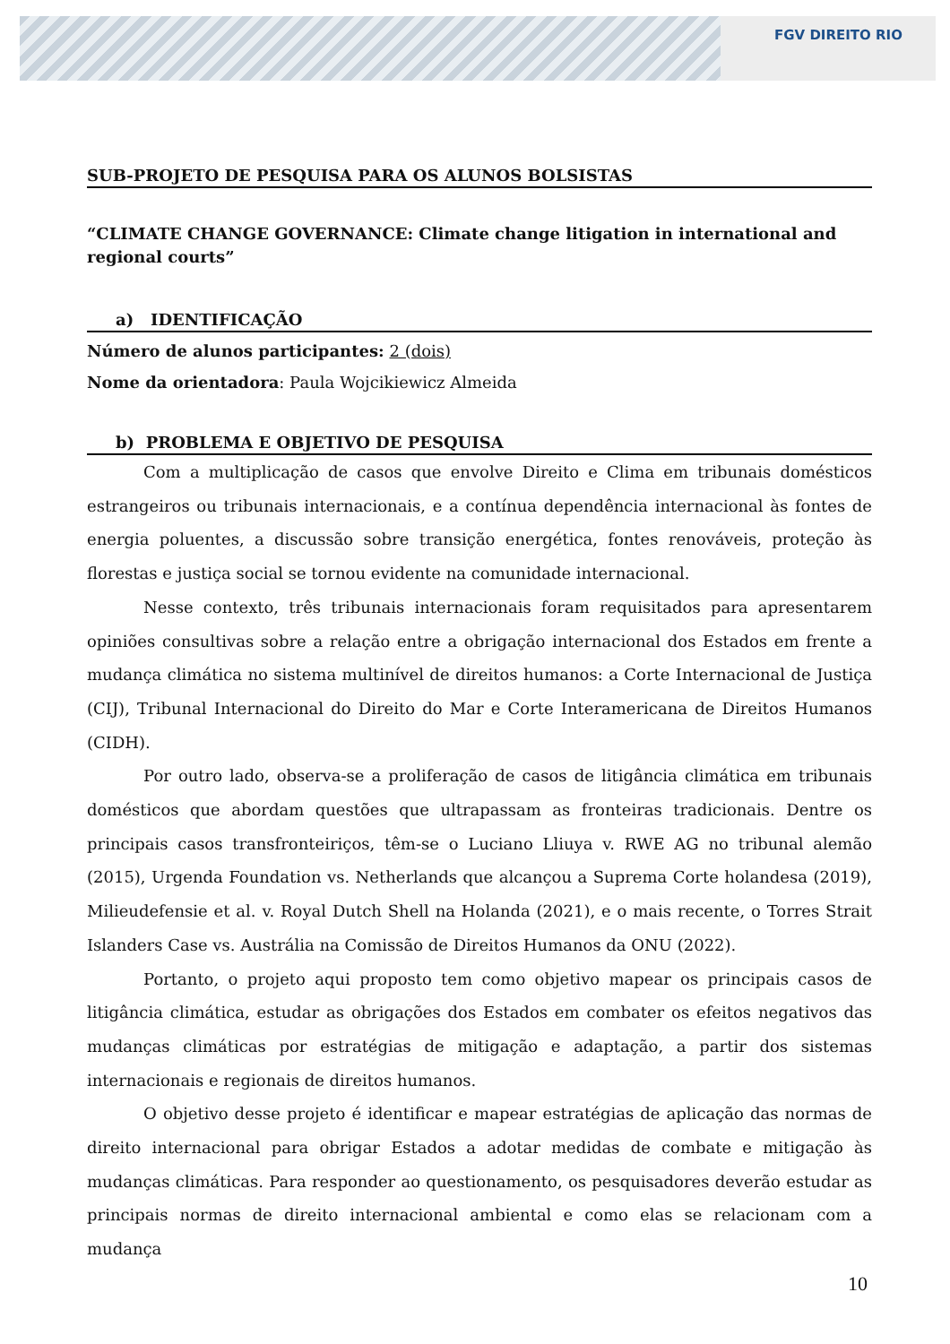FGV DIREITO RIO
SUB-PROJETO DE PESQUISA PARA OS ALUNOS BOLSISTAS
“CLIMATE CHANGE GOVERNANCE: Climate change litigation in international and regional courts”
a) IDENTIFICAÇÃO
Número de alunos participantes: 2 (dois)
Nome da orientadora: Paula Wojcikiewicz Almeida
b) PROBLEMA E OBJETIVO DE PESQUISA
Com a multiplicação de casos que envolve Direito e Clima em tribunais domésticos estrangeiros ou tribunais internacionais, e a contínua dependência internacional às fontes de energia poluentes, a discussão sobre transição energética, fontes renováveis, proteção às florestas e justiça social se tornou evidente na comunidade internacional.
Nesse contexto, três tribunais internacionais foram requisitados para apresentarem opiniões consultivas sobre a relação entre a obrigação internacional dos Estados em frente a mudança climática no sistema multinível de direitos humanos: a Corte Internacional de Justiça (CIJ), Tribunal Internacional do Direito do Mar e Corte Interamericana de Direitos Humanos (CIDH).
Por outro lado, observa-se a proliferação de casos de litigância climática em tribunais domésticos que abordam questões que ultrapassam as fronteiras tradicionais. Dentre os principais casos transfronteiriços, têm-se o Luciano Lliuya v. RWE AG no tribunal alemão (2015), Urgenda Foundation vs. Netherlands que alcançou a Suprema Corte holandesa (2019), Milieudefensie et al. v. Royal Dutch Shell na Holanda (2021), e o mais recente, o Torres Strait Islanders Case vs. Austrália na Comissão de Direitos Humanos da ONU (2022).
Portanto, o projeto aqui proposto tem como objetivo mapear os principais casos de litigância climática, estudar as obrigações dos Estados em combater os efeitos negativos das mudanças climáticas por estratégias de mitigação e adaptação, a partir dos sistemas internacionais e regionais de direitos humanos.
O objetivo desse projeto é identificar e mapear estratégias de aplicação das normas de direito internacional para obrigar Estados a adotar medidas de combate e mitigação às mudanças climáticas. Para responder ao questionamento, os pesquisadores deverão estudar as principais normas de direito internacional ambiental e como elas se relacionam com a mudança
10